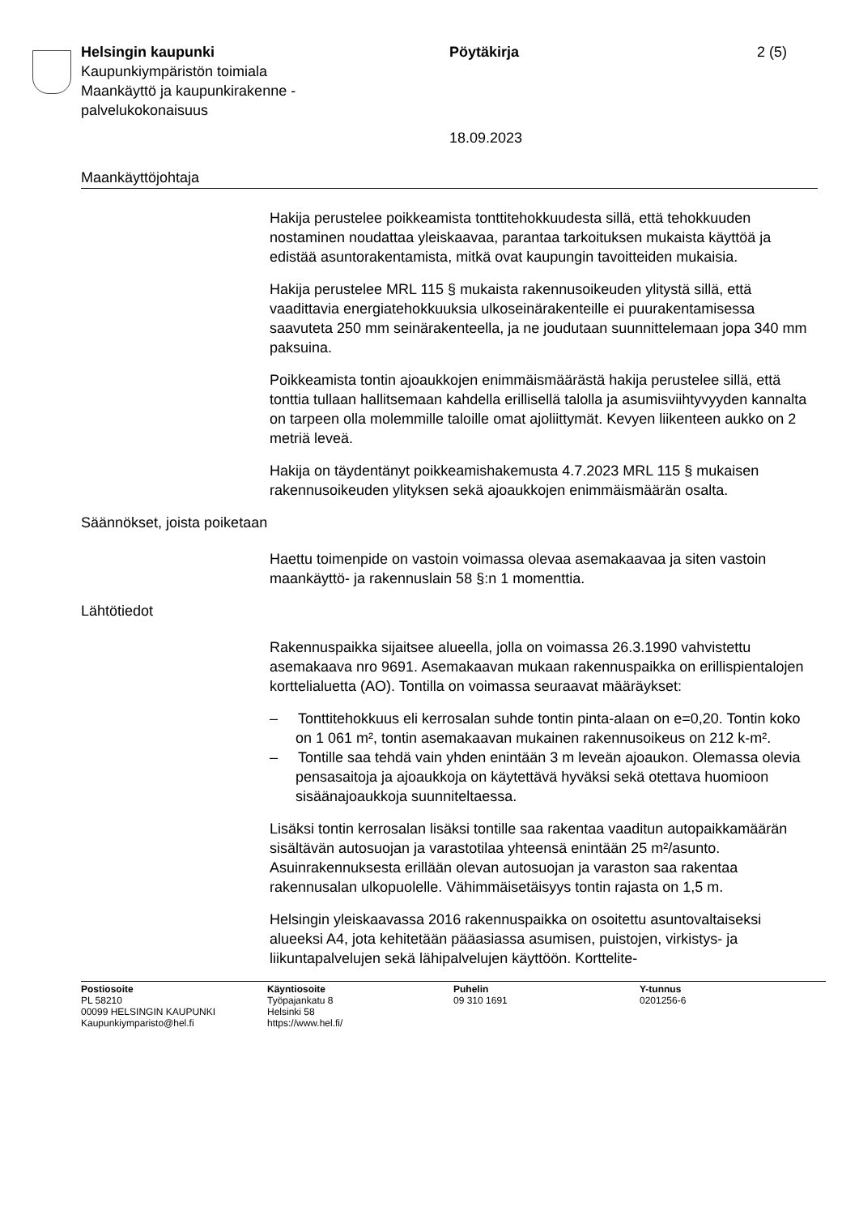Helsingin kaupunki
Kaupunkiympäristön toimiala
Maankäyttö ja kaupunkirakenne -
palvelukokonaisuus
Pöytäkirja 2 (5)
18.09.2023
Maankäyttöjohtaja
Hakija perustelee poikkeamista tonttitehokkuudesta sillä, että tehokkuuden nostaminen noudattaa yleiskaavaa, parantaa tarkoituksen mukaista käyttöä ja edistää asuntorakentamista, mitkä ovat kaupungin tavoitteiden mukaisia.
Hakija perustelee MRL 115 § mukaista rakennusoikeuden ylitystä sillä, että vaadittavia energiatehokkuuksia ulkoseinärakenteille ei puurakentamisessa saavuteta 250 mm seinärakenteella, ja ne joudutaan suunnittelemaan jopa 340 mm paksuina.
Poikkeamista tontin ajoaukkojen enimmäismäärästä hakija perustelee sillä, että tonttia tullaan hallitsemaan kahdella erillisellä talolla ja asumisviihtyvyyden kannalta on tarpeen olla molemmille taloille omat ajoliittymät. Kevyen liikenteen aukko on 2 metriä leveä.
Hakija on täydentänyt poikkeamishakemusta 4.7.2023 MRL 115 § mukaisen rakennusoikeuden ylityksen sekä ajoaukkojen enimmäismäärän osalta.
Säännökset, joista poiketaan
Haettu toimenpide on vastoin voimassa olevaa asemakaavaa ja siten vastoin maankäyttö- ja rakennuslain 58 §:n 1 momenttia.
Lähtötiedot
Rakennuspaikka sijaitsee alueella, jolla on voimassa 26.3.1990 vahvistettu asemakaava nro 9691. Asemakaavan mukaan rakennuspaikka on erillispientalojen korttelialuetta (AO). Tontilla on voimassa seuraavat määräykset:
– Tonttitehokkuus eli kerrosalan suhde tontin pinta-alaan on e=0,20. Tontin koko on 1 061 m², tontin asemakaavan mukainen rakennusoikeus on 212 k-m².
– Tontille saa tehdä vain yhden enintään 3 m leveän ajoaukon. Olemassa olevia pensasaitoja ja ajoaukkoja on käytettävä hyväksi sekä otettava huomioon sisäänajoaukkoja suunniteltaessa.
Lisäksi tontin kerrosalan lisäksi tontille saa rakentaa vaaditun autopaikkamäärän sisältävän autosuojan ja varastotilaa yhteensä enintään 25 m²/asunto. Asuinrakennuksesta erillään olevan autosuojan ja varaston saa rakentaa rakennusalan ulkopuolelle. Vähimmäisetäisyys tontin rajasta on 1,5 m.
Helsingin yleiskaavassa 2016 rakennuspaikka on osoitettu asuntovaltaiseksi alueeksi A4, jota kehitetään pääasiassa asumisen, puistojen, virkistys- ja liikuntapalvelujen sekä lähipalvelujen käyttöön. Korttelite-
Postiosoite
PL 58210
00099 HELSINGIN KAUPUNKI
Kaupunkiymparisto@hel.fi
Käyntiosoite
Työpajankatu 8
Helsinki 58
https://www.hel.fi/
Puhelin
09 310 1691
Y-tunnus
0201256-6